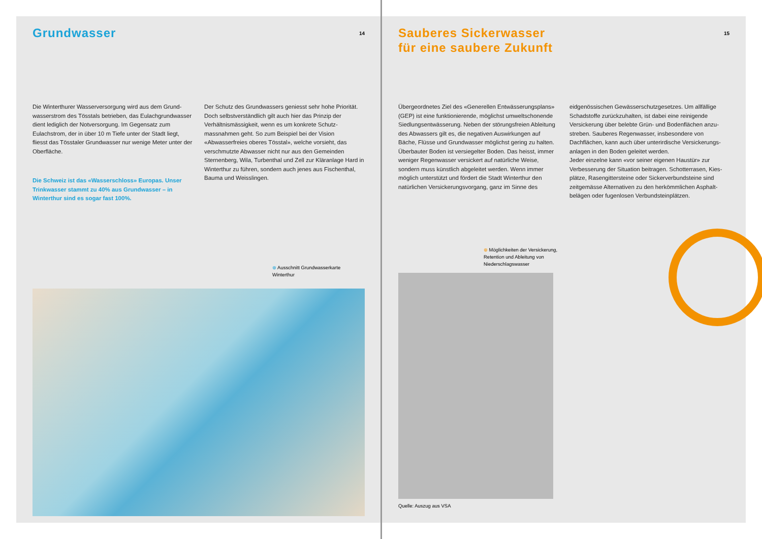Grundwasser
14
Die Winterthurer Wasserversorgung wird aus dem Grund­wasserstrom des Tösstals betrieben, das Eulachgrundwasser dient lediglich der Notversorgung. Im Gegensatz zum Eulachstrom, der in über 10 m Tiefe unter der Stadt liegt, fliesst das Tösstaler Grundwasser nur wenige Meter unter der Oberfläche.
Die Schweiz ist das «Wasserschloss» Europas. Unser Trinkwasser stammt zu 40% aus Grundwasser – in Winterthur sind es sogar fast 100%.
Der Schutz des Grundwassers geniesst sehr hohe Priorität. Doch selbstverständlich gilt auch hier das Prinzip der Verhältnismässigkeit, wenn es um konkrete Schutz­massnahmen geht. So zum Beispiel bei der Vision «Abwasserfreies oberes Tösstal», welche vorsieht, das verschmutzte Abwasser nicht nur aus den Gemeinden Sternenberg, Wila, Turbenthal und Zell zur Kläranlage Hard in Winterthur zu führen, sondern auch jenes aus Fischen­thal, Bauma und Weisslingen.
⊕ Ausschnitt Grundwasser­karte Winterthur
Sauberes Sickerwasser
für eine saubere Zukunft
15
Übergeordnetes Ziel des «Generellen Entwässerungsplans» (GEP) ist eine funktionierende, möglichst umweltschonende Siedlungsentwässerung. Neben der störungsfreien Ab­leitung des Abwassers gilt es, die negativen Auswirkungen auf Bäche, Flüsse und Grundwasser möglichst gering zu halten.
Überbauter Boden ist versiegelter Boden. Das heisst, immer weniger Regenwasser versickert auf natürliche Weise, sondern muss künstlich abgeleitet werden. Wenn immer möglich unterstützt und fördert die Stadt Winterthur den natürlichen Versickerungsvorgang, ganz im Sinne des
eidgenössischen Gewässerschutzgesetzes. Um allfällige Schadstoffe zurückzuhalten, ist dabei eine reinigende Versickerung über belebte Grün- und Bodenflächen anzu­streben. Sauberes Regenwasser, insbesondere von Dachflächen, kann auch über unterirdische Versickerungs­anlagen in den Boden geleitet werden.
Jeder einzelne kann «vor seiner eigenen Haustür» zur Verbesserung der Situation beitragen. Schotterrasen, Kies­plätze, Rasengittersteine oder Sickerverbundsteine sind zeitgemässe Alternativen zu den herkömmlichen Asphalt­belägen oder fugenlosen Verbundsteinplätzen.
⊕ Möglichkeiten der Versicke­rung, Retention und Ableitung von Niederschlagswasser
Quelle: Auszug aus VSA